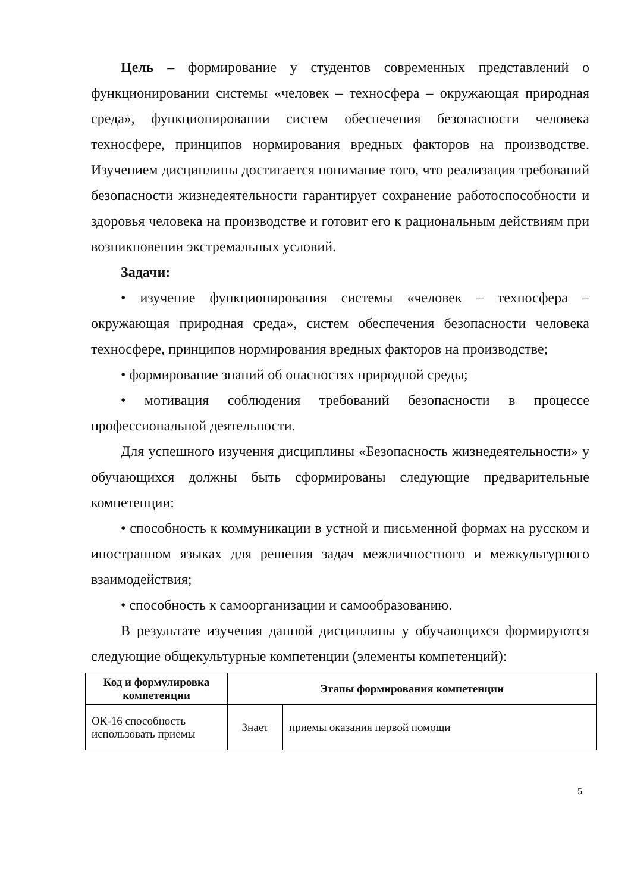Цель – формирование у студентов современных представлений о функционировании системы «человек – техносфера – окружающая природная среда», функционировании систем обеспечения безопасности человека техносфере, принципов нормирования вредных факторов на производстве. Изучением дисциплины достигается понимание того, что реализация требований безопасности жизнедеятельности гарантирует сохранение работоспособности и здоровья человека на производстве и готовит его к рациональным действиям при возникновении экстремальных условий.
Задачи:
• изучение функционирования системы «человек – техносфера – окружающая природная среда», систем обеспечения безопасности человека техносфере, принципов нормирования вредных факторов на производстве;
• формирование знаний об опасностях природной среды;
• мотивация соблюдения требований безопасности в процессе профессиональной деятельности.
Для успешного изучения дисциплины «Безопасность жизнедеятельности» у обучающихся должны быть сформированы следующие предварительные компетенции:
• способность к коммуникации в устной и письменной формах на русском и иностранном языках для решения задач межличностного и межкультурного взаимодействия;
• способность к самоорганизации и самообразованию.
В результате изучения данной дисциплины у обучающихся формируются следующие общекультурные компетенции (элементы компетенций):
| Код и формулировка компетенции | Этапы формирования компетенции | |
| --- | --- | --- |
| ОК-16 способность использовать приемы | Знает | приемы оказания первой помощи |
5